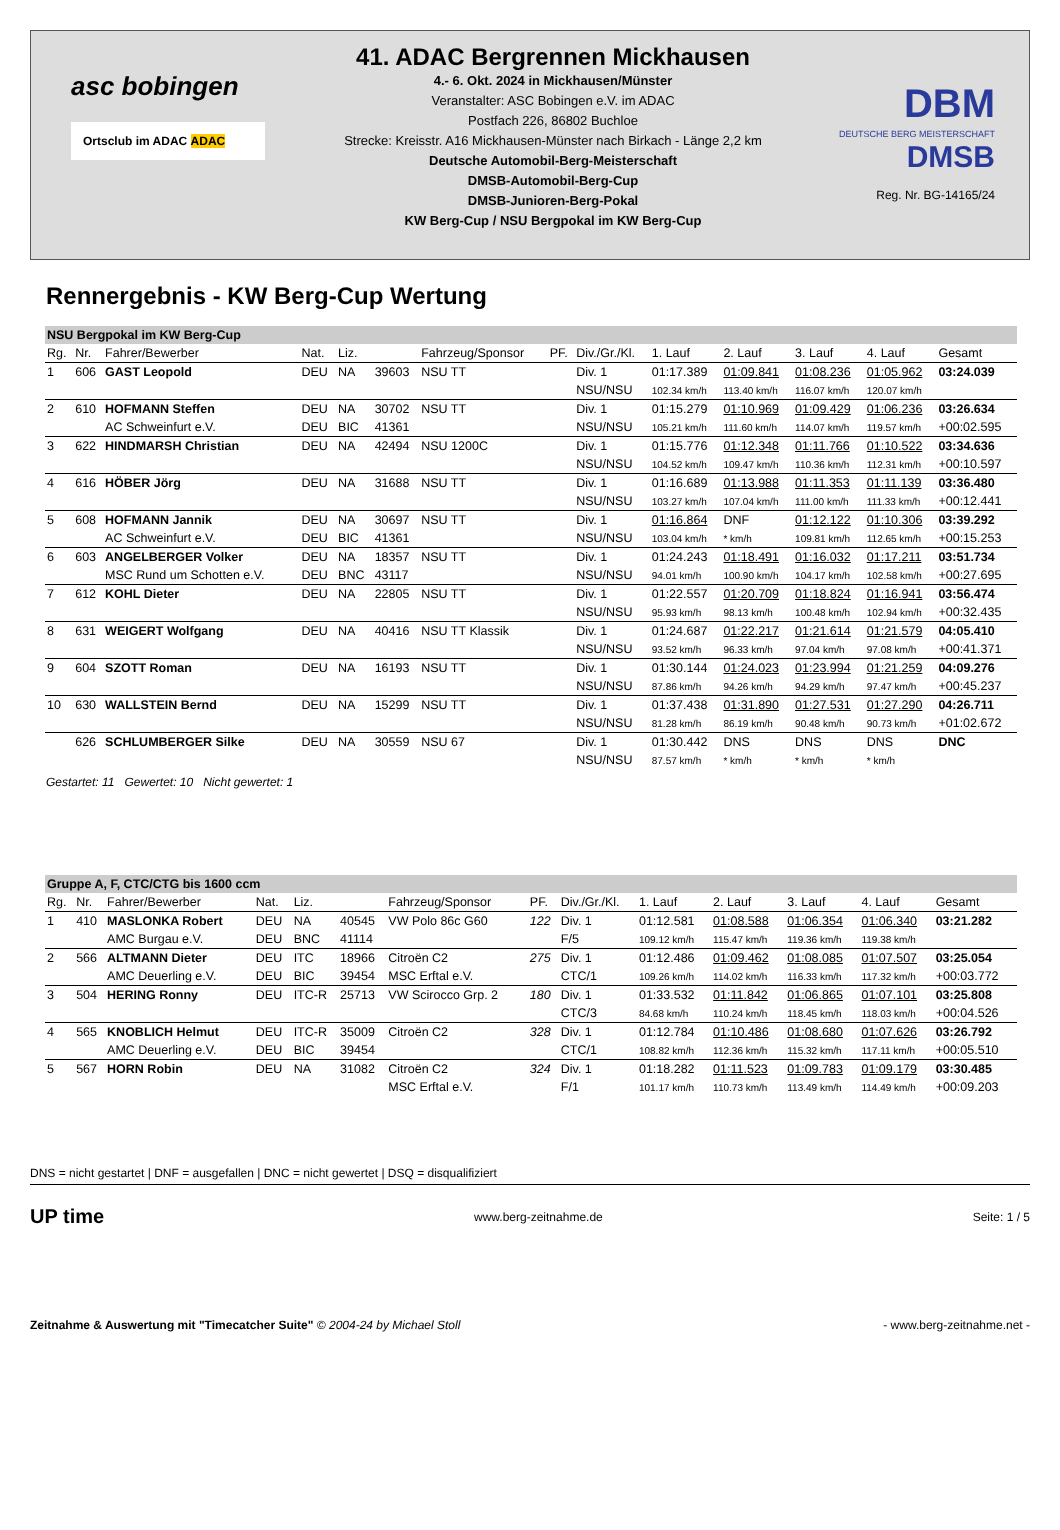asc bobingen
Ortsclub im ADAC ADAC
41. ADAC Bergrennen Mickhausen
4.- 6. Okt. 2024 in Mickhausen/Münster
Veranstalter: ASC Bobingen e.V. im ADAC
Postfach 226, 86802 Buchloe
Strecke: Kreisstr. A16 Mickhausen-Münster nach Birkach - Länge 2,2 km
Deutsche Automobil-Berg-Meisterschaft
DMSB-Automobil-Berg-Cup
DMSB-Junioren-Berg-Pokal
KW Berg-Cup / NSU Bergpokal im KW Berg-Cup
DBM
DEUTSCHE BERG MEISTERSCHAFT
DMSB
Reg. Nr. BG-14165/24
Rennergebnis - KW Berg-Cup Wertung
| NSU Bergpokal im KW Berg-Cup | | | | | | | | | | | | | |
| Rg. | Nr. | Fahrer/Bewerber | Nat. | Liz. | | Fahrzeug/Sponsor | PF. | Div./Gr./Kl. | 1. Lauf | 2. Lauf | 3. Lauf | 4. Lauf | Gesamt |
| 1 | 606 | GAST Leopold | DEU | NA | 39603 | NSU TT | | Div. 1 | 01:17.389 | 01:09.841 | 01:08.236 | 01:05.962 | 03:24.039 |
| | | | | | | | | NSU/NSU | 102.34 km/h | 113.40 km/h | 116.07 km/h | 120.07 km/h | |
| 2 | 610 | HOFMANN Steffen | DEU | NA | 30702 | NSU TT | | Div. 1 | 01:15.279 | 01:10.969 | 01:09.429 | 01:06.236 | 03:26.634 |
| | | AC Schweinfurt e.V. | DEU | BIC | 41361 | | | NSU/NSU | 105.21 km/h | 111.60 km/h | 114.07 km/h | 119.57 km/h | +00:02.595 |
| 3 | 622 | HINDMARSH Christian | DEU | NA | 42494 | NSU 1200C | | Div. 1 | 01:15.776 | 01:12.348 | 01:11.766 | 01:10.522 | 03:34.636 |
| | | | | | | | | NSU/NSU | 104.52 km/h | 109.47 km/h | 110.36 km/h | 112.31 km/h | +00:10.597 |
| 4 | 616 | HÖBER Jörg | DEU | NA | 31688 | NSU TT | | Div. 1 | 01:16.689 | 01:13.988 | 01:11.353 | 01:11.139 | 03:36.480 |
| | | | | | | | | NSU/NSU | 103.27 km/h | 107.04 km/h | 111.00 km/h | 111.33 km/h | +00:12.441 |
| 5 | 608 | HOFMANN Jannik | DEU | NA | 30697 | NSU TT | | Div. 1 | 01:16.864 | DNF | 01:12.122 | 01:10.306 | 03:39.292 |
| | | AC Schweinfurt e.V. | DEU | BIC | 41361 | | | NSU/NSU | 103.04 km/h | * km/h | 109.81 km/h | 112.65 km/h | +00:15.253 |
| 6 | 603 | ANGELBERGER Volker | DEU | NA | 18357 | NSU TT | | Div. 1 | 01:24.243 | 01:18.491 | 01:16.032 | 01:17.211 | 03:51.734 |
| | | MSC Rund um Schotten e.V. | DEU | BNC | 43117 | | | NSU/NSU | 94.01 km/h | 100.90 km/h | 104.17 km/h | 102.58 km/h | +00:27.695 |
| 7 | 612 | KOHL Dieter | DEU | NA | 22805 | NSU TT | | Div. 1 | 01:22.557 | 01:20.709 | 01:18.824 | 01:16.941 | 03:56.474 |
| | | | | | | | | NSU/NSU | 95.93 km/h | 98.13 km/h | 100.48 km/h | 102.94 km/h | +00:32.435 |
| 8 | 631 | WEIGERT Wolfgang | DEU | NA | 40416 | NSU TT Klassik | | Div. 1 | 01:24.687 | 01:22.217 | 01:21.614 | 01:21.579 | 04:05.410 |
| | | | | | | | | NSU/NSU | 93.52 km/h | 96.33 km/h | 97.04 km/h | 97.08 km/h | +00:41.371 |
| 9 | 604 | SZOTT Roman | DEU | NA | 16193 | NSU TT | | Div. 1 | 01:30.144 | 01:24.023 | 01:23.994 | 01:21.259 | 04:09.276 |
| | | | | | | | | NSU/NSU | 87.86 km/h | 94.26 km/h | 94.29 km/h | 97.47 km/h | +00:45.237 |
| 10 | 630 | WALLSTEIN Bernd | DEU | NA | 15299 | NSU TT | | Div. 1 | 01:37.438 | 01:31.890 | 01:27.531 | 01:27.290 | 04:26.711 |
| | | | | | | | | NSU/NSU | 81.28 km/h | 86.19 km/h | 90.48 km/h | 90.73 km/h | +01:02.672 |
| | 626 | SCHLUMBERGER Silke | DEU | NA | 30559 | NSU 67 | | Div. 1 | 01:30.442 | DNS | DNS | DNS | DNC |
| | | | | | | | | NSU/NSU | 87.57 km/h | * km/h | * km/h | * km/h | |
Gestartet: 11 Gewertet: 10 Nicht gewertet: 1
| Gruppe A, F, CTC/CTG bis 1600 ccm | | | | | | | | | | | | | |
| Rg. | Nr. | Fahrer/Bewerber | Nat. | Liz. | | Fahrzeug/Sponsor | PF. | Div./Gr./Kl. | 1. Lauf | 2. Lauf | 3. Lauf | 4. Lauf | Gesamt |
| 1 | 410 | MASLONKA Robert | DEU | NA | 40545 | VW Polo 86c G60 | 122 | Div. 1 | 01:12.581 | 01:08.588 | 01:06.354 | 01:06.340 | 03:21.282 |
| | | AMC Burgau e.V. | DEU | BNC | 41114 | | | F/5 | 109.12 km/h | 115.47 km/h | 119.36 km/h | 119.38 km/h | |
| 2 | 566 | ALTMANN Dieter | DEU | ITC | 18966 | Citroën C2 | 275 | Div. 1 | 01:12.486 | 01:09.462 | 01:08.085 | 01:07.507 | 03:25.054 |
| | | AMC Deuerling e.V. | DEU | BIC | 39454 | MSC Erftal e.V. | | CTC/1 | 109.26 km/h | 114.02 km/h | 116.33 km/h | 117.32 km/h | +00:03.772 |
| 3 | 504 | HERING Ronny | DEU | ITC-R | 25713 | VW Scirocco Grp. 2 | 180 | Div. 1 | 01:33.532 | 01:11.842 | 01:06.865 | 01:07.101 | 03:25.808 |
| | | | | | | | | CTC/3 | 84.68 km/h | 110.24 km/h | 118.45 km/h | 118.03 km/h | +00:04.526 |
| 4 | 565 | KNOBLICH Helmut | DEU | ITC-R | 35009 | Citroën C2 | 328 | Div. 1 | 01:12.784 | 01:10.486 | 01:08.680 | 01:07.626 | 03:26.792 |
| | | AMC Deuerling e.V. | DEU | BIC | 39454 | | | CTC/1 | 108.82 km/h | 112.36 km/h | 115.32 km/h | 117.11 km/h | +00:05.510 |
| 5 | 567 | HORN Robin | DEU | NA | 31082 | Citroën C2 | 324 | Div. 1 | 01:18.282 | 01:11.523 | 01:09.783 | 01:09.179 | 03:30.485 |
| | | | | | | MSC Erftal e.V. | | F/1 | 101.17 km/h | 110.73 km/h | 113.49 km/h | 114.49 km/h | +00:09.203 |
DNS = nicht gestartet | DNF = ausgefallen | DNC = nicht gewertet | DSQ = disqualifiziert
UP time www.berg-zeitnahme.de Seite: 1 / 5
Zeitnahme & Auswertung mit "Timecatcher Suite" © 2004-24 by Michael Stoll - www.berg-zeitnahme.net -